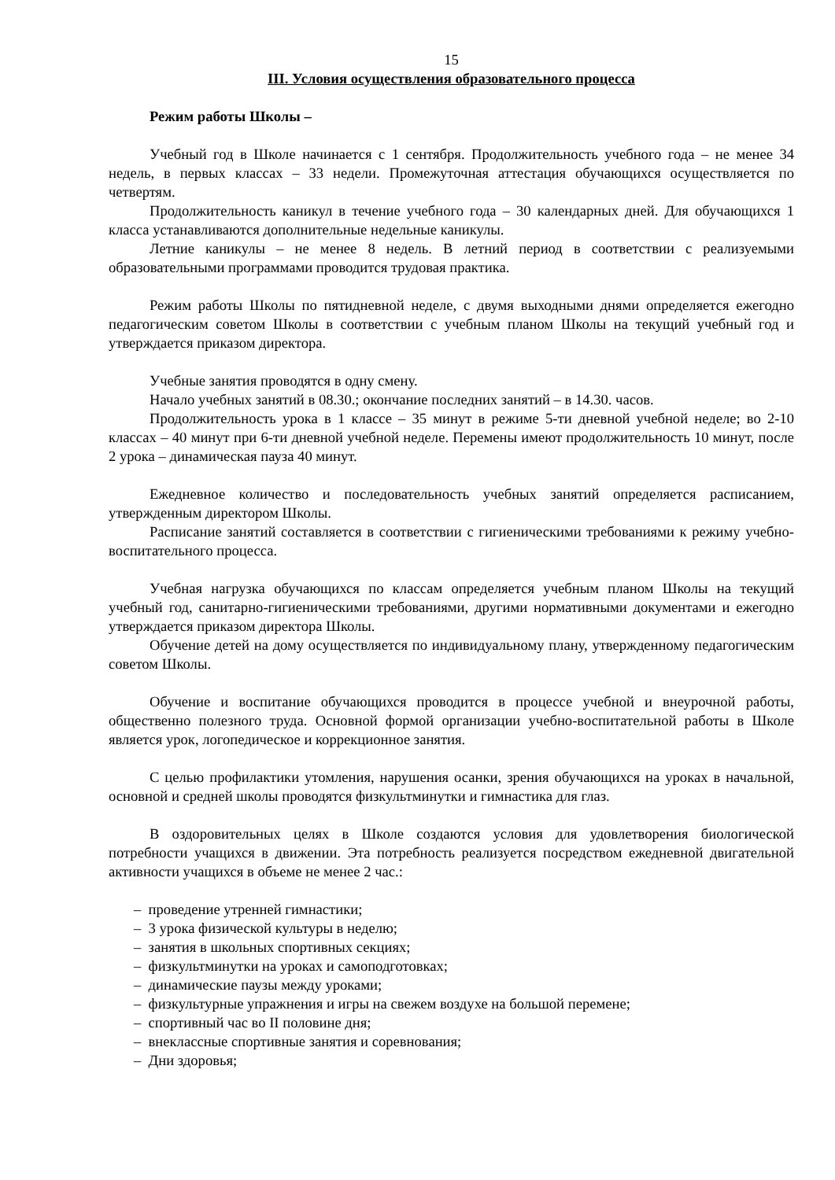15
III. Условия осуществления образовательного процесса
Режим работы Школы –
Учебный год в Школе начинается с 1 сентября. Продолжительность учебного года – не менее 34 недель, в первых классах – 33 недели. Промежуточная аттестация обучающихся осуществляется по четвертям.
Продолжительность каникул в течение учебного года – 30 календарных дней. Для обучающихся 1 класса устанавливаются дополнительные недельные каникулы.
Летние каникулы – не менее 8 недель. В летний период в соответствии с реализуемыми образовательными программами проводится трудовая практика.
Режим работы Школы по пятидневной неделе, с двумя выходными днями определяется ежегодно педагогическим советом Школы в соответствии с учебным планом Школы на текущий учебный год и утверждается приказом директора.
Учебные занятия проводятся в одну смену.
Начало учебных занятий в 08.30.; окончание последних занятий – в 14.30. часов.
Продолжительность урока в 1 классе – 35 минут в режиме 5-ти дневной учебной неделе; во 2-10 классах – 40 минут при 6-ти дневной учебной неделе. Перемены имеют продолжительность 10 минут, после 2 урока – динамическая пауза 40 минут.
Ежедневное количество и последовательность учебных занятий определяется расписанием, утвержденным директором Школы.
Расписание занятий составляется в соответствии с гигиеническими требованиями к режиму учебно-воспитательного процесса.
Учебная нагрузка обучающихся по классам определяется учебным планом Школы на текущий учебный год, санитарно-гигиеническими требованиями, другими нормативными документами и ежегодно утверждается приказом директора Школы.
Обучение детей на дому осуществляется по индивидуальному плану, утвержденному педагогическим советом Школы.
Обучение и воспитание обучающихся проводится в процессе учебной и внеурочной работы, общественно полезного труда. Основной формой организации учебно-воспитательной работы в Школе является урок, логопедическое и коррекционное занятия.
С целью профилактики утомления, нарушения осанки, зрения обучающихся на уроках в начальной, основной и средней школы проводятся физкультминутки и гимнастика для глаз.
В оздоровительных целях в Школе создаются условия для удовлетворения биологической потребности учащихся в движении. Эта потребность реализуется посредством ежедневной двигательной активности учащихся в объеме не менее 2 час.:
– проведение утренней гимнастики;
– 3 урока физической культуры в неделю;
– занятия в школьных спортивных секциях;
– физкультминутки на уроках и самоподготовках;
– динамические паузы между уроками;
– физкультурные упражнения и игры на свежем воздухе на большой перемене;
– спортивный час во II половине дня;
– внеклассные спортивные занятия и соревнования;
– Дни здоровья;